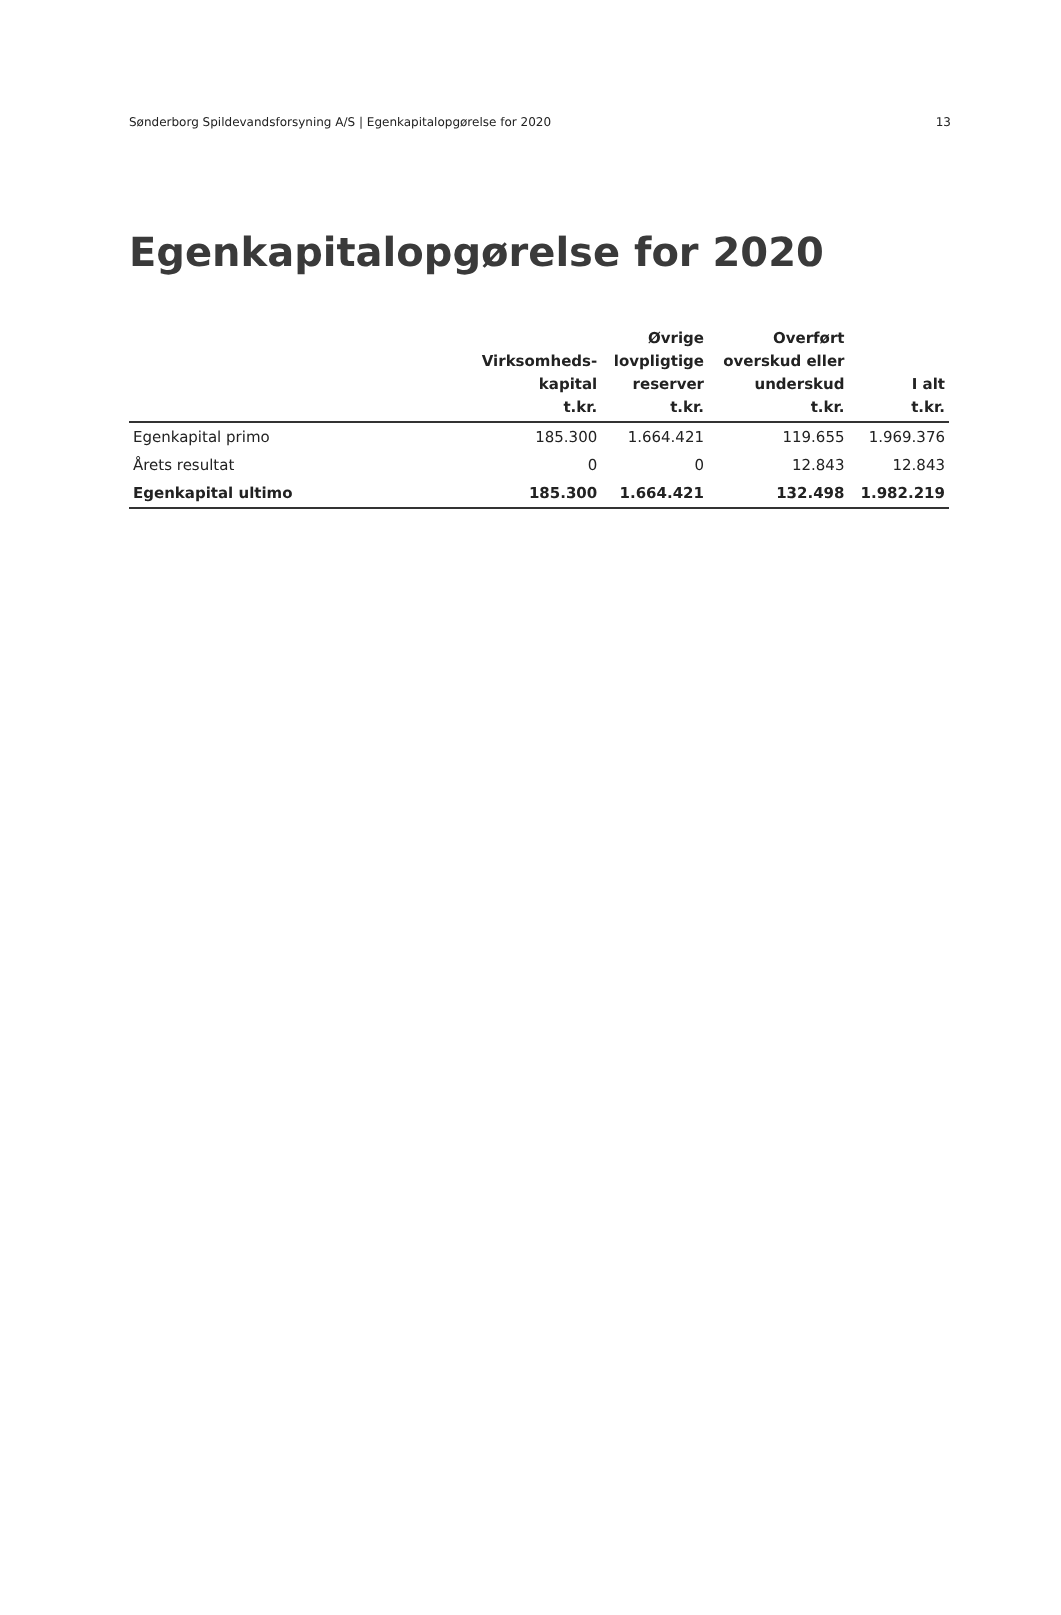Sønderborg Spildevandsforsyning A/S | Egenkapitalopgørelse for 2020 13
Egenkapitalopgørelse for 2020
| | Virksomheds- kapital t.kr. | Øvrige lovpligtige reserver t.kr. | Overført overskud eller underskud t.kr. | I alt t.kr. |
| --- | --- | --- | --- | --- |
| Egenkapital primo | 185.300 | 1.664.421 | 119.655 | 1.969.376 |
| Årets resultat | 0 | 0 | 12.843 | 12.843 |
| Egenkapital ultimo | 185.300 | 1.664.421 | 132.498 | 1.982.219 |